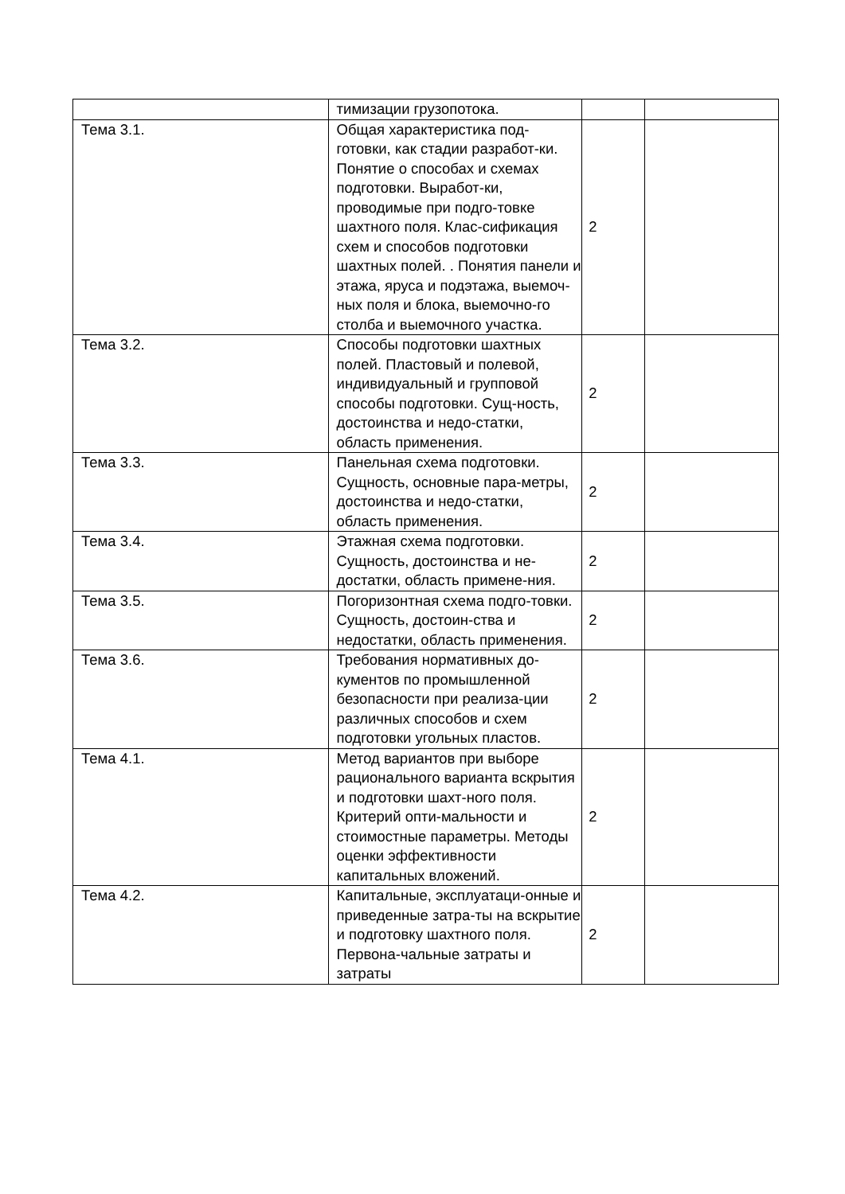| | тимизации грузопотока. | | |
| Тема 3.1. | Общая характеристика под-готовки, как стадии разработ-ки. Понятие о способах и схемах подготовки. Выработ-ки, проводимые при подго-товке шахтного поля. Клас-сификация схем и способов подготовки шахтных полей. . Понятия панели и этажа, яруса и подэтажа, выемоч-ных поля и блока, выемочно-го столба и выемочного участка. | 2 | |
| Тема 3.2. | Способы подготовки шахтных полей. Пластовый и полевой, индивидуальный и групповой способы подготовки. Сущ-ность, достоинства и недо-статки, область применения. | 2 | |
| Тема 3.3. | Панельная схема подготовки. Сущность, основные пара-метры, достоинства и недо-статки, область применения. | 2 | |
| Тема 3.4. | Этажная схема подготовки. Сущность, достоинства и не-достатки, область примене-ния. | 2 | |
| Тема 3.5. | Погоризонтная схема подго-товки. Сущность, достоин-ства и недостатки, область применения. | 2 | |
| Тема 3.6. | Требования нормативных до-кументов по промышленной безопасности при реализа-ции различных способов и схем подготовки угольных пластов. | 2 | |
| Тема 4.1. | Метод вариантов при выборе рационального варианта вскрытия и подготовки шахт-ного поля. Критерий опти-мальности и стоимостные параметры. Методы оценки эффективности капитальных вложений. | 2 | |
| Тема 4.2. | Капитальные, эксплуатаци-онные и приведенные затра-ты на вскрытие и подготовку шахтного поля. Первона-чальные затраты и затраты | 2 | |